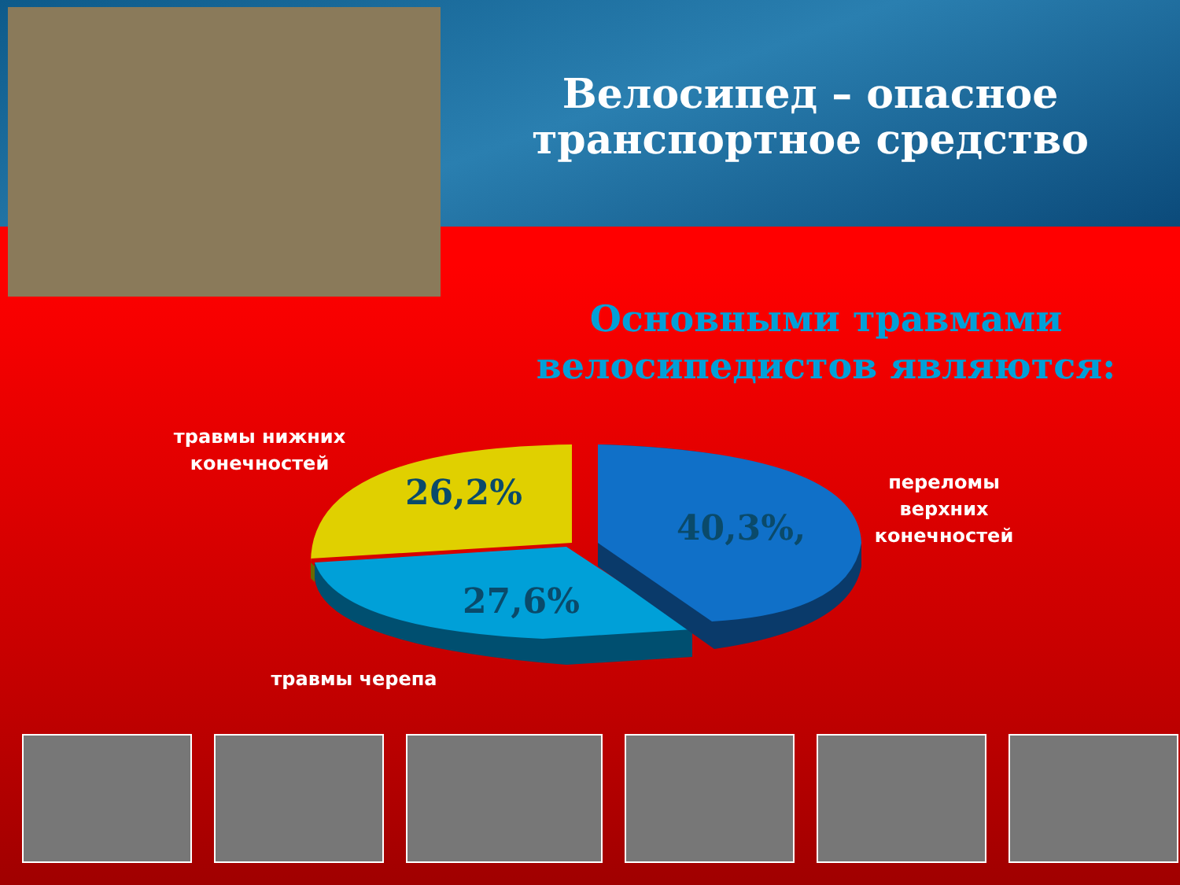Велосипед – опасное транспортное средство
Основными травмами велосипедистов являются:
26,2%
40,3%,
27,6%
травмы нижних конечностей
переломы верхних конечностей
травмы черепа